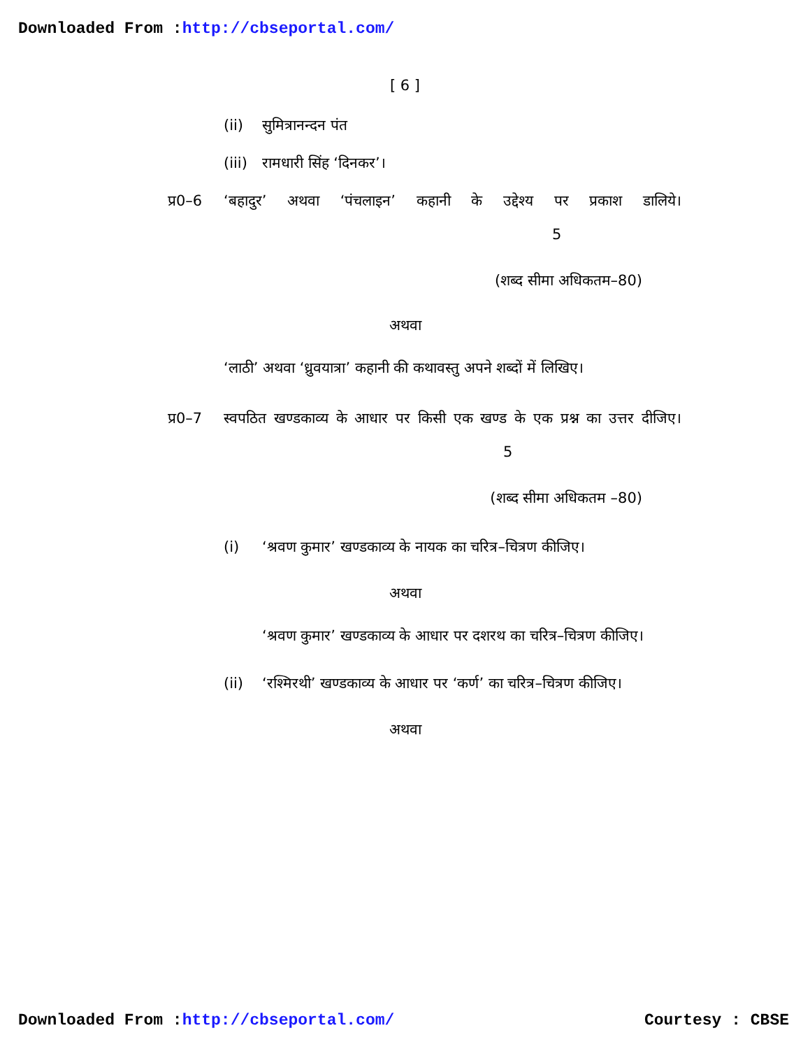Downloaded From :http://cbseportal.com/
[ 6 ]
(ii) सुमित्रानन्दन पंत
(iii) रामधारी सिंह ‘दिनकर’।
प्र0–6 ‘बहादुर’ अथवा ‘पंचलाइन’ कहानी के उद्देश्य पर प्रकाश डालिये। 5
(शब्द सीमा अधिकतम–80)
अथवा
‘लाठी’ अथवा ‘ध्रुवयात्रा’ कहानी की कथावस्तु अपने शब्दों में लिखिए।
प्र0–7 स्वपठित खण्डकाव्य के आधार पर किसी एक खण्ड के एक प्रश्न का उत्तर दीजिए। 5
(शब्द सीमा अधिकतम –80)
(i) ‘श्रवण कुमार’ खण्डकाव्य के नायक का चरित्र–चित्रण कीजिए।
अथवा
‘श्रवण कुमार’ खण्डकाव्य के आधार पर दशरथ का चरित्र–चित्रण कीजिए।
(ii) ‘रश्मिरथी’ खण्डकाव्य के आधार पर ‘कर्ण’ का चरित्र–चित्रण कीजिए।
अथवा
Downloaded From :http://cbseportal.com/ Courtesy : CBSE